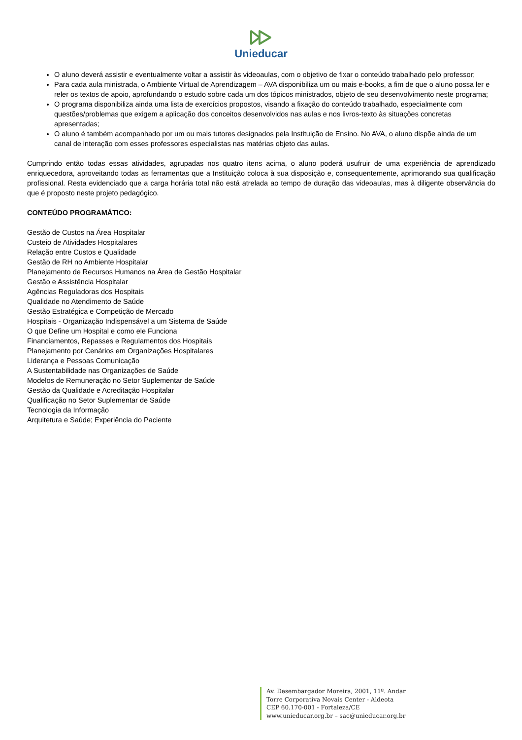Unieducar
O aluno deverá assistir e eventualmente voltar a assistir às videoaulas, com o objetivo de fixar o conteúdo trabalhado pelo professor;
Para cada aula ministrada, o Ambiente Virtual de Aprendizagem – AVA disponibiliza um ou mais e-books, a fim de que o aluno possa ler e reler os textos de apoio, aprofundando o estudo sobre cada um dos tópicos ministrados, objeto de seu desenvolvimento neste programa;
O programa disponibiliza ainda uma lista de exercícios propostos, visando a fixação do conteúdo trabalhado, especialmente com questões/problemas que exigem a aplicação dos conceitos desenvolvidos nas aulas e nos livros-texto às situações concretas apresentadas;
O aluno é também acompanhado por um ou mais tutores designados pela Instituição de Ensino. No AVA, o aluno dispõe ainda de um canal de interação com esses professores especialistas nas matérias objeto das aulas.
Cumprindo então todas essas atividades, agrupadas nos quatro itens acima, o aluno poderá usufruir de uma experiência de aprendizado enriquecedora, aproveitando todas as ferramentas que a Instituição coloca à sua disposição e, consequentemente, aprimorando sua qualificação profissional. Resta evidenciado que a carga horária total não está atrelada ao tempo de duração das videoaulas, mas à diligente observância do que é proposto neste projeto pedagógico.
CONTEÚDO PROGRAMÁTICO:
Gestão de Custos na Área Hospitalar
Custeio de Atividades Hospitalares
Relação entre Custos e Qualidade
Gestão de RH no Ambiente Hospitalar
Planejamento de Recursos Humanos na Área de Gestão Hospitalar
Gestão e Assistência Hospitalar
Agências Reguladoras dos Hospitais
Qualidade no Atendimento de Saúde
Gestão Estratégica e Competição de Mercado
Hospitais - Organização Indispensável a um Sistema de Saúde
O que Define um Hospital e como ele Funciona
Financiamentos, Repasses e Regulamentos dos Hospitais
Planejamento por Cenários em Organizações Hospitalares
Liderança e Pessoas Comunicação
A Sustentabilidade nas Organizações de Saúde
Modelos de Remuneração no Setor Suplementar de Saúde
Gestão da Qualidade e Acreditação Hospitalar
Qualificação no Setor Suplementar de Saúde
Tecnologia da Informação
Arquitetura e Saúde; Experiência do Paciente
Av. Desembargador Moreira, 2001, 11º. Andar
Torre Corporativa Novais Center - Aldeota
CEP 60.170-001 - Fortaleza/CE
www.unieducar.org.br – sac@unieducar.org.br